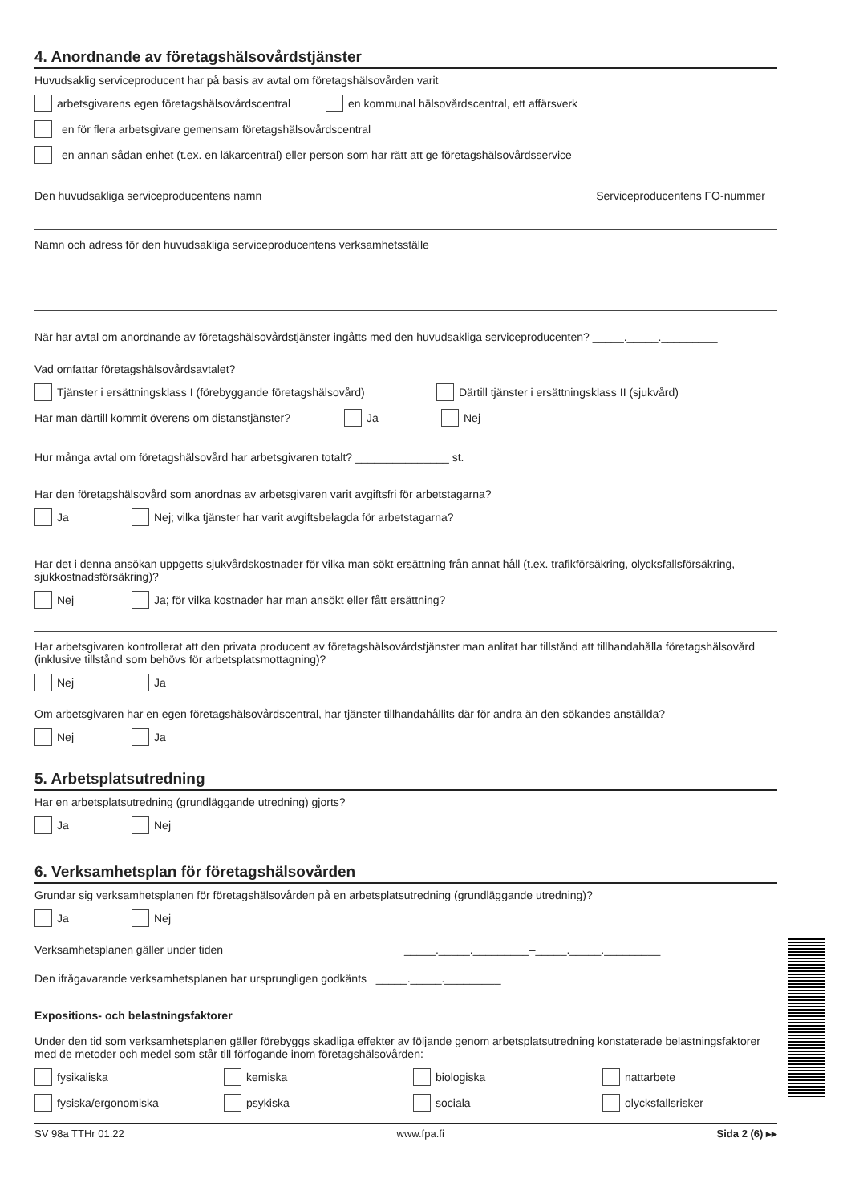4. Anordnande av företagshälsovårdstjänster
Huvudsaklig serviceproducent har på basis av avtal om företagshälsovården varit
arbetsgivarens egen företagshälsovårdscentral en kommunal hälsovårdscentral, ett affärsverk
en för flera arbetsgivare gemensam företagshälsovårdscentral
en annan sådan enhet (t.ex. en läkarcentral) eller person som har rätt att ge företagshälsovårdsservice
Den huvudsakliga serviceproducentens namn Serviceproducentens FO-nummer
Namn och adress för den huvudsakliga serviceproducentens verksamhetsställe
När har avtal om anordnande av företagshälsovårdstjänster ingåtts med den huvudsakliga serviceproducenten? _____._____._________
Vad omfattar företagshälsovårdsavtalet?
Tjänster i ersättningsklass I (förebyggande företagshälsovård) Därtill tjänster i ersättningsklass II (sjukvård)
Har man därtill kommit överens om distanstjänster? Ja Nej
Hur många avtal om företagshälsovård har arbetsgivaren totalt? _______________ st.
Har den företagshälsovård som anordnas av arbetsgivaren varit avgiftsfri för arbetstagarna?
Ja Nej; vilka tjänster har varit avgiftsbelagda för arbetstagarna?
Har det i denna ansökan uppgetts sjukvårdskostnader för vilka man sökt ersättning från annat håll (t.ex. trafikförsäkring, olycksfallsförsäkring, sjukkostnadsförsäkring)?
Nej Ja; för vilka kostnader har man ansökt eller fått ersättning?
Har arbetsgivaren kontrollerat att den privata producent av företagshälsovårdstjänster man anlitat har tillstånd att tillhandahålla företagshälsovård (inklusive tillstånd som behövs för arbetsplatsmottagning)?
Nej Ja
Om arbetsgivaren har en egen företagshälsovårdscentral, har tjänster tillhandahållits där för andra än den sökandes anställda?
Nej Ja
5. Arbetsplatsutredning
Har en arbetsplatsutredning (grundläggande utredning) gjorts?
Ja Nej
6. Verksamhetsplan för företagshälsovården
Grundar sig verksamhetsplanen för företagshälsovården på en arbetsplatsutredning (grundläggande utredning)?
Ja Nej
Verksamhetsplanen gäller under tiden _____._____._________–_____._____._________
Den ifrågavarande verksamhetsplanen har ursprungligen godkänts _____._____._________
Expositions- och belastningsfaktorer
Under den tid som verksamhetsplanen gäller förebyggs skadliga effekter av följande genom arbetsplatsutredning konstaterade belastningsfaktorer med de metoder och medel som står till förfogande inom företagshälsovården:
fysikaliska kemiska biologiska nattarbete
fysiska/ergonomiska psykiska sociala olycksfallsrisker
SV 98a TTHr 01.22 www.fpa.fi Sida 2 (6) ▸▸